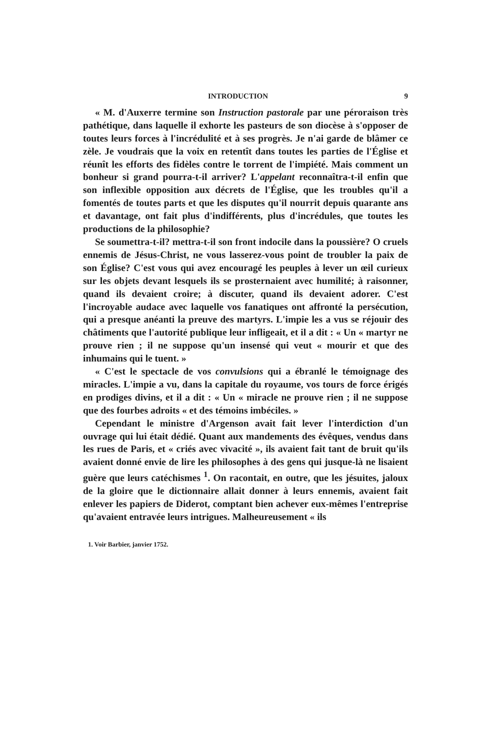INTRODUCTION 9
« M. d'Auxerre termine son Instruction pastorale par une péroraison très pathétique, dans laquelle il exhorte les pasteurs de son diocèse à s'opposer de toutes leurs forces à l'incrédulité et à ses progrès. Je n'ai garde de blâmer ce zèle. Je voudrais que la voix en retentît dans toutes les parties de l'Église et réunît les efforts des fidèles contre le torrent de l'impiété. Mais comment un bonheur si grand pourra-t-il arriver? L'appelant reconnaîtra-t-il enfin que son inflexible opposition aux décrets de l'Église, que les troubles qu'il a fomentés de toutes parts et que les disputes qu'il nourrit depuis quarante ans et davantage, ont fait plus d'indifférents, plus d'incrédules, que toutes les productions de la philosophie?
Se soumettra-t-il? mettra-t-il son front indocile dans la poussière? O cruels ennemis de Jésus-Christ, ne vous lasserez-vous point de troubler la paix de son Église? C'est vous qui avez encouragé les peuples à lever un œil curieux sur les objets devant lesquels ils se prosternaient avec humilité; à raisonner, quand ils devaient croire; à discuter, quand ils devaient adorer. C'est l'incroyable audace avec laquelle vos fanatiques ont affronté la persécution, qui a presque anéanti la preuve des martyrs. L'impie les a vus se réjouir des châtiments que l'autorité publique leur infligeait, et il a dit : « Un « martyr ne prouve rien ; il ne suppose qu'un insensé qui veut « mourir et que des inhumains qui le tuent. »
« C'est le spectacle de vos convulsions qui a ébranlé le témoignage des miracles. L'impie a vu, dans la capitale du royaume, vos tours de force érigés en prodiges divins, et il a dit : « Un « miracle ne prouve rien ; il ne suppose que des fourbes adroits « et des témoins imbéciles. »
Cependant le ministre d'Argenson avait fait lever l'interdiction d'un ouvrage qui lui était dédié. Quant aux mandements des évêques, vendus dans les rues de Paris, et « criés avec vivacité », ils avaient fait tant de bruit qu'ils avaient donné envie de lire les philosophes à des gens qui jusque-là ne lisaient guère que leurs catéchismes <sup>1</sup>. On racontait, en outre, que les jésuites, jaloux de la gloire que le dictionnaire allait donner à leurs ennemis, avaient fait enlever les papiers de Diderot, comptant bien achever eux-mêmes l'entreprise qu'avaient entravée leurs intrigues. Malheureusement « ils
1. Voir Barbier, janvier 1752.